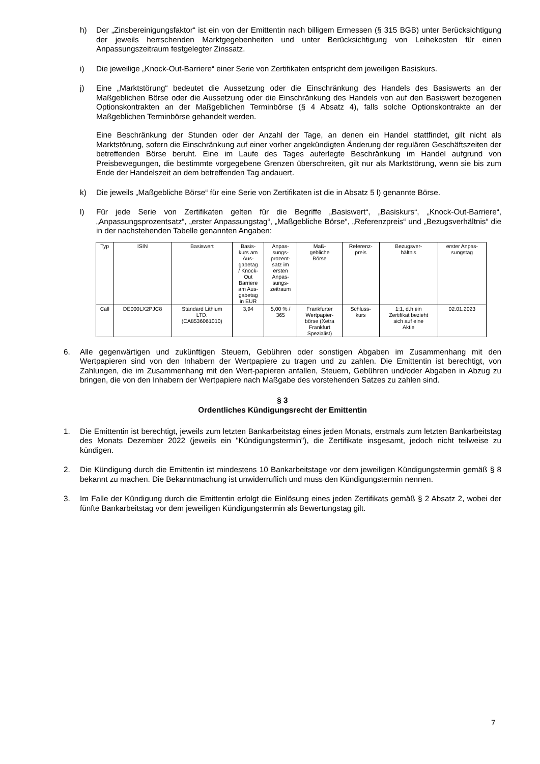h) Der „Zinsbereinigungsfaktor“ ist ein von der Emittentin nach billigem Ermessen (§ 315 BGB) unter Berücksichtigung der jeweils herrschenden Marktgegebenheiten und unter Berücksichtigung von Leihekosten für einen Anpassungszeitraum festgelegter Zinssatz.
i) Die jeweilige „Knock-Out-Barriere“ einer Serie von Zertifikaten entspricht dem jeweiligen Basiskurs.
j) Eine „Marktstörung“ bedeutet die Aussetzung oder die Einschränkung des Handels des Basiswerts an der Maßgeblichen Börse oder die Aussetzung oder die Einschränkung des Handels von auf den Basiswert bezogenen Optionskontrakten an der Maßgeblichen Terminbörse (§ 4 Absatz 4), falls solche Optionskontrakte an der Maßgeblichen Terminbörse gehandelt werden.
Eine Beschränkung der Stunden oder der Anzahl der Tage, an denen ein Handel stattfindet, gilt nicht als Marktstörung, sofern die Einschränkung auf einer vorher angekündigten Änderung der regulären Geschäftszeiten der betreffenden Börse beruht. Eine im Laufe des Tages auferlegte Beschränkung im Handel aufgrund von Preisbewegungen, die bestimmte vorgegebene Grenzen überschreiten, gilt nur als Marktstörung, wenn sie bis zum Ende der Handelszeit an dem betreffenden Tag andauert.
k) Die jeweils „Maßgebliche Börse“ für eine Serie von Zertifikaten ist die in Absatz 5 l) genannte Börse.
l) Für jede Serie von Zertifikaten gelten für die Begriffe „Basiswert“, „Basiskurs“, „Knock-Out-Barriere“, „Anpassungsprozentsatz“, „erster Anpassungstag“, „Maßgebliche Börse“, „Referenzpreis“ und „Bezugsverhältnis“ die in der nachstehenden Tabelle genannten Angaben:
| Typ | ISIN | Basiswert | Basis- kurs am Aus- gabetag / Knock- Out Barriere am Aus- gabetag in EUR | Anpas- sungs- prozent- satz im ersten Anpas- sungs- zeitraum | Maß- gebliche Börse | Referenz- preis | Bezugsver- hältnis | erster Anpas- sungstag |
| --- | --- | --- | --- | --- | --- | --- | --- | --- |
| Call | DE000LX2PJC8 | Standard Lithium LTD. (CA8536061010) | 3,94 | 5,00 % / 365 | Frankfurter Wertpapier- börse (Xetra Frankfurt Spezialist) | Schluss- kurs | 1:1, d.h ein Zertifikat bezieht sich auf eine Aktie | 02.01.2023 |
6. Alle gegenwärtigen und zukünftigen Steuern, Gebühren oder sonstigen Abgaben im Zusammenhang mit den Wertpapieren sind von den Inhabern der Wertpapiere zu tragen und zu zahlen. Die Emittentin ist berechtigt, von Zahlungen, die im Zusammenhang mit den Wert-papieren anfallen, Steuern, Gebühren und/oder Abgaben in Abzug zu bringen, die von den Inhabern der Wertpapiere nach Maßgabe des vorstehenden Satzes zu zahlen sind.
§ 3
Ordentliches Kündigungsrecht der Emittentin
1. Die Emittentin ist berechtigt, jeweils zum letzten Bankarbeitstag eines jeden Monats, erstmals zum letzten Bankarbeitstag des Monats Dezember 2022 (jeweils ein "Kündigungstermin"), die Zertifikate insgesamt, jedoch nicht teilweise zu kündigen.
2. Die Kündigung durch die Emittentin ist mindestens 10 Bankarbeitstage vor dem jeweiligen Kündigungstermin gemäß § 8 bekannt zu machen. Die Bekanntmachung ist unwiderruflich und muss den Kündigungstermin nennen.
3. Im Falle der Kündigung durch die Emittentin erfolgt die Einlösung eines jeden Zertifikats gemäß § 2 Absatz 2, wobei der fünfte Bankarbeitstag vor dem jeweiligen Kündigungstermin als Bewertungstag gilt.
7